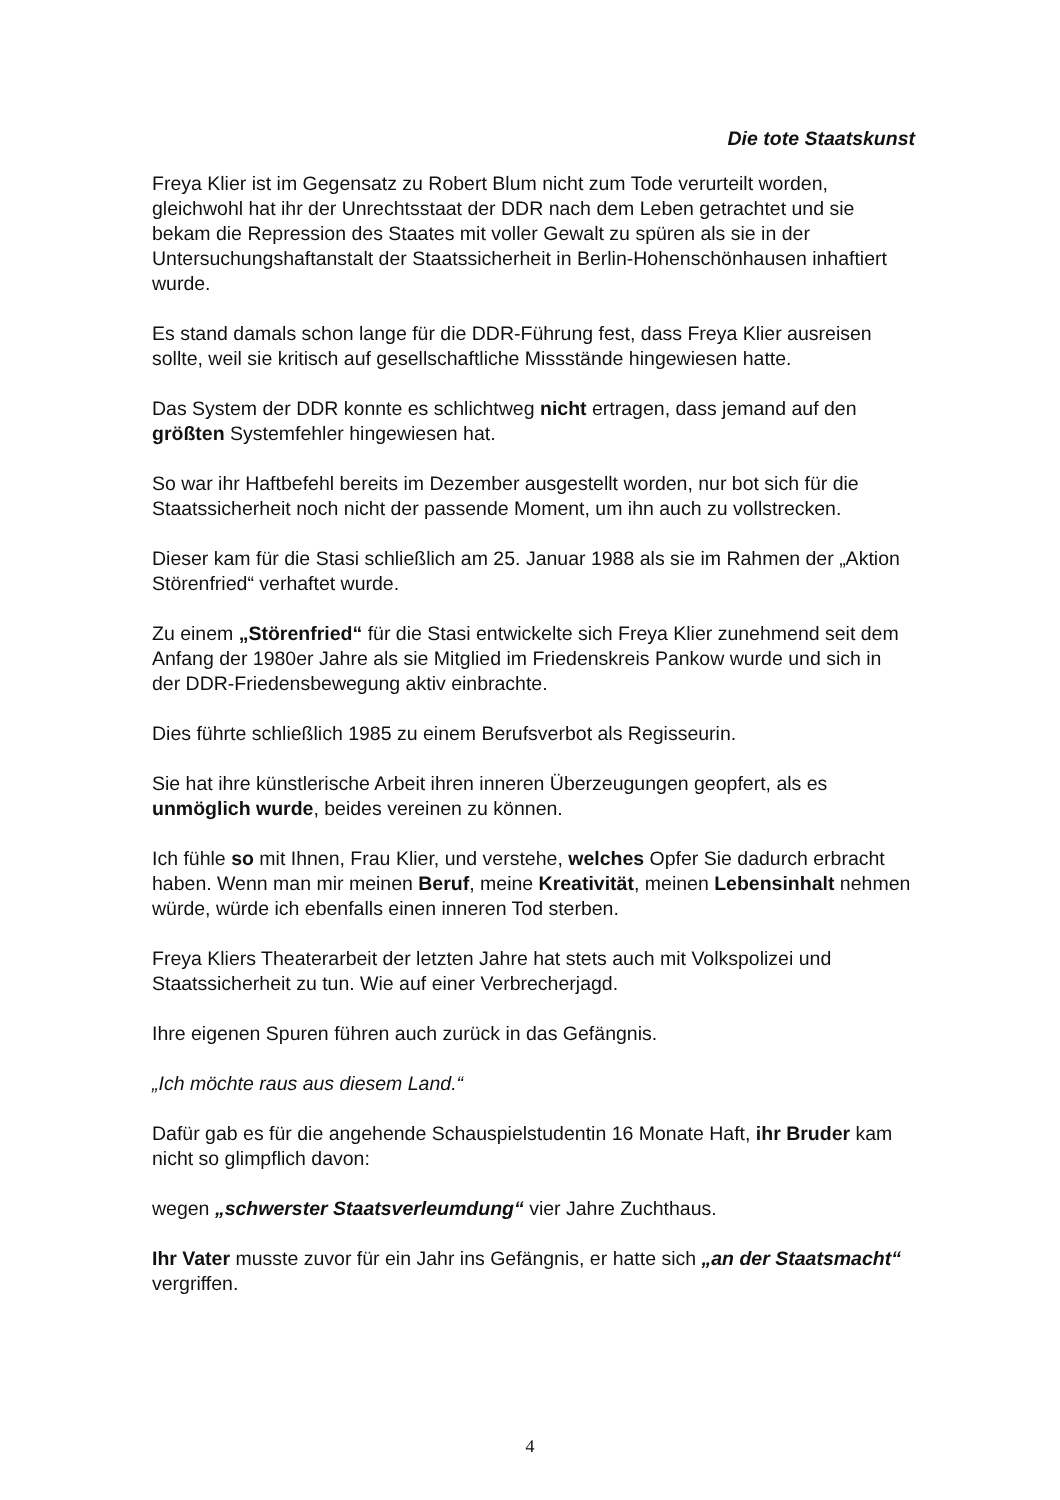Die tote Staatskunst
Freya Klier ist im Gegensatz zu Robert Blum nicht zum Tode verurteilt worden, gleichwohl hat ihr der Unrechtsstaat der DDR nach dem Leben getrachtet und sie bekam die Repression des Staates mit voller Gewalt zu spüren als sie in der Untersuchungshaftanstalt der Staatssicherheit in Berlin-Hohenschönhausen inhaftiert wurde.
Es stand damals schon lange für die DDR-Führung fest, dass Freya Klier ausreisen sollte, weil sie kritisch auf gesellschaftliche Missstände hingewiesen hatte.
Das System der DDR konnte es schlichtweg nicht ertragen, dass jemand auf den größten Systemfehler hingewiesen hat.
So war ihr Haftbefehl bereits im Dezember ausgestellt worden, nur bot sich für die Staatssicherheit noch nicht der passende Moment, um ihn auch zu vollstrecken.
Dieser kam für die Stasi schließlich am 25. Januar 1988 als sie im Rahmen der „Aktion Störenfried“ verhaftet wurde.
Zu einem „Störenfried“ für die Stasi entwickelte sich Freya Klier zunehmend seit dem Anfang der 1980er Jahre als sie Mitglied im Friedenskreis Pankow wurde und sich in der DDR-Friedensbewegung aktiv einbrachte.
Dies führte schließlich 1985 zu einem Berufsverbot als Regisseurin.
Sie hat ihre künstlerische Arbeit ihren inneren Überzeugungen geopfert, als es unmöglich wurde, beides vereinen zu können.
Ich fühle so mit Ihnen, Frau Klier, und verstehe, welches Opfer Sie dadurch erbracht haben. Wenn man mir meinen Beruf, meine Kreativität, meinen Lebensinhalt nehmen würde, würde ich ebenfalls einen inneren Tod sterben.
Freya Kliers Theaterarbeit der letzten Jahre hat stets auch mit Volkspolizei und Staatssicherheit zu tun. Wie auf einer Verbrecherjagd.
Ihre eigenen Spuren führen auch zurück in das Gefängnis.
„Ich möchte raus aus diesem Land.“
Dafür gab es für die angehende Schauspielstudentin 16 Monate Haft, ihr Bruder kam nicht so glimpflich davon:
wegen „schwerster Staatsverleumdung“ vier Jahre Zuchthaus.
Ihr Vater musste zuvor für ein Jahr ins Gefängnis, er hatte sich „an der Staatsmacht“ vergriffen.
4